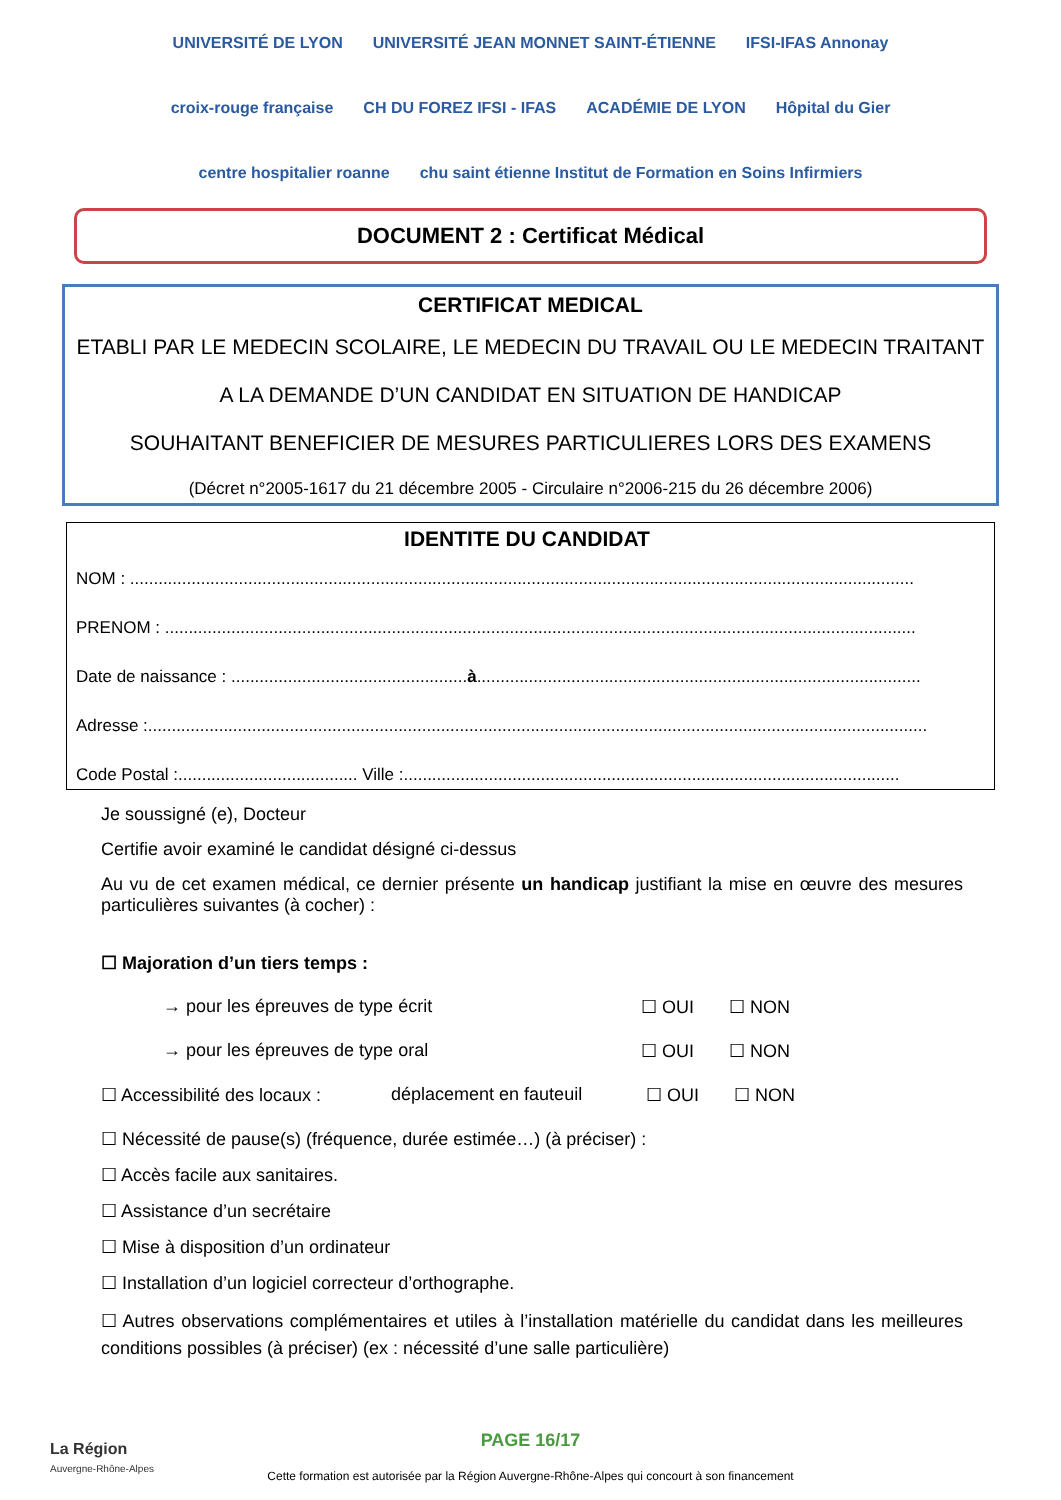UNIVERSITÉ DE LYON UNIVERSITÉ JEAN MONNET SAINT-ÉTIENNE IFSI-IFAS Annonay croix-rouge française CH DU FOREZ IFSI - IFAS ACADÉMIE DE LYON Hôpital du Gier centre hospitalier roanne chu saint étienne Institut de Formation en Soins Infirmiers
DOCUMENT 2 : Certificat Médical
CERTIFICAT MEDICAL
ETABLI PAR LE MEDECIN SCOLAIRE, LE MEDECIN DU TRAVAIL OU LE MEDECIN TRAITANT
A LA DEMANDE D’UN CANDIDAT EN SITUATION DE HANDICAP
SOUHAITANT BENEFICIER DE MESURES PARTICULIERES LORS DES EXAMENS
(Décret n°2005-1617 du 21 décembre 2005 - Circulaire n°2006-215 du 26 décembre 2006)
IDENTITE DU CANDIDAT
NOM : ......................................................................................................................................................................
PRENOM : ...............................................................................................................................................................
Date de naissance : ..................................................à..............................................................................................
Adresse :.....................................................................................................................................................................
Code Postal :...................................... Ville :.........................................................................................................
Je soussigné (e), Docteur
Certifie avoir examiné le candidat désigné ci-dessus
Au vu de cet examen médical, ce dernier présente un handicap justifiant la mise en œuvre des mesures particulières suivantes (à cocher) :
☐ Majoration d’un tiers temps :
→ pour les épreuves de type écrit ☐ OUI ☐ NON
→ pour les épreuves de type oral ☐ OUI ☐ NON
☐ Accessibilité des locaux :
déplacement en fauteuil ☐ OUI ☐ NON
☐ Nécessité de pause(s) (fréquence, durée estimée…) (à préciser) :
☐ Accès facile aux sanitaires.
☐ Assistance d’un secrétaire
☐ Mise à disposition d’un ordinateur
☐ Installation d’un logiciel correcteur d’orthographe.
☐ Autres observations complémentaires et utiles à l’installation matérielle du candidat dans les meilleures conditions possibles (à préciser) (ex : nécessité d’une salle particulière)
La Région
Auvergne-Rhône-Alpes
PAGE 16/17
Cette formation est autorisée par la Région Auvergne-Rhône-Alpes qui concourt à son financement